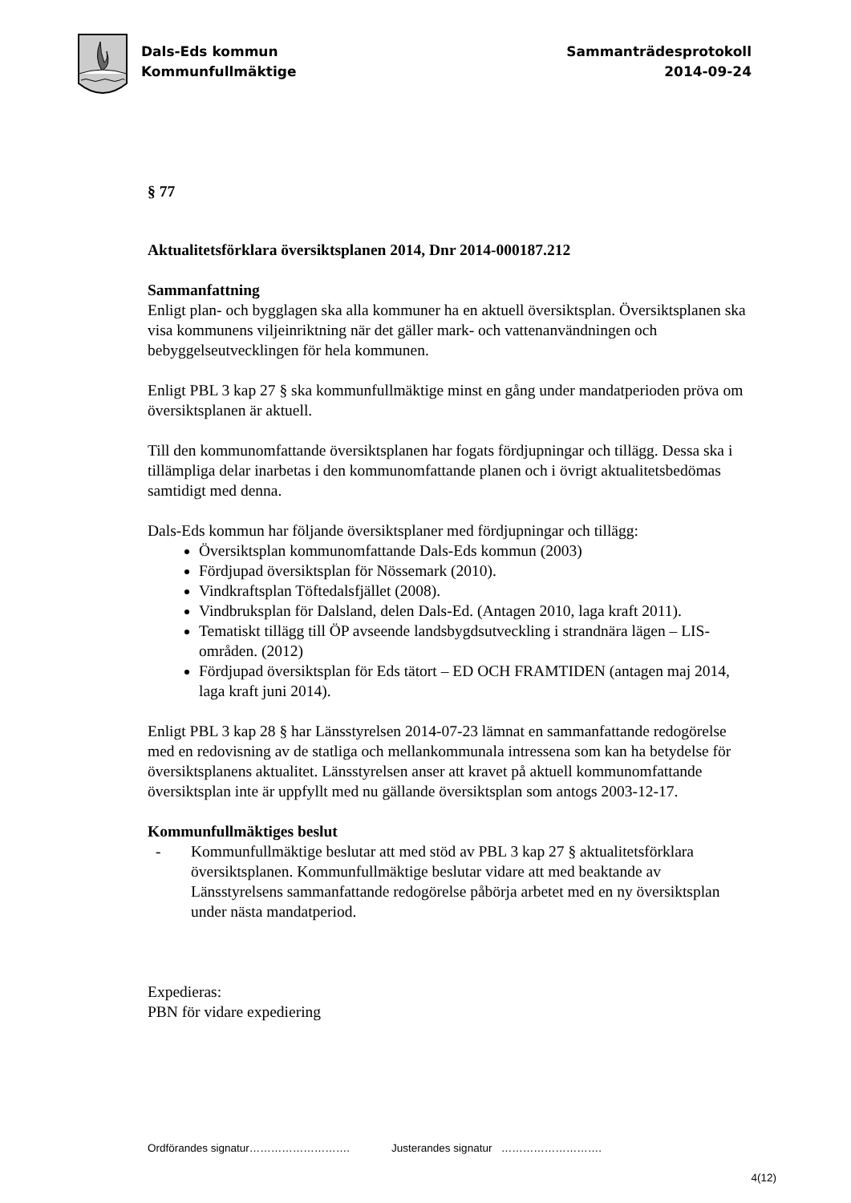Dals-Eds kommun
Kommunfullmäktige
Sammanträdesprotokoll
2014-09-24
§ 77
Aktualitetsförklara översiktsplanen 2014, Dnr 2014-000187.212
Sammanfattning
Enligt plan- och bygglagen ska alla kommuner ha en aktuell översiktsplan. Översiktsplanen ska visa kommunens viljeinriktning när det gäller mark- och vattenanvändningen och bebyggelseutvecklingen för hela kommunen.
Enligt PBL 3 kap 27 § ska kommunfullmäktige minst en gång under mandatperioden pröva om översiktsplanen är aktuell.
Till den kommunomfattande översiktsplanen har fogats fördjupningar och tillägg. Dessa ska i tillämpliga delar inarbetas i den kommunomfattande planen och i övrigt aktualitetsbedömas samtidigt med denna.
Dals-Eds kommun har följande översiktsplaner med fördjupningar och tillägg:
Översiktsplan kommunomfattande Dals-Eds kommun (2003)
Fördjupad översiktsplan för Nössemark (2010).
Vindkraftsplan Töftedalsfjället (2008).
Vindbruksplan för Dalsland, delen Dals-Ed. (Antagen 2010, laga kraft 2011).
Tematiskt tillägg till ÖP avseende landsbygdsutveckling i strandnära lägen – LIS-områden. (2012)
Fördjupad översiktsplan för Eds tätort – ED OCH FRAMTIDEN (antagen maj 2014, laga kraft juni 2014).
Enligt PBL 3 kap 28 § har Länsstyrelsen 2014-07-23 lämnat en sammanfattande redogörelse med en redovisning av de statliga och mellankommunala intressena som kan ha betydelse för översiktsplanens aktualitet. Länsstyrelsen anser att kravet på aktuell kommunomfattande översiktsplan inte är uppfyllt med nu gällande översiktsplan som antogs 2003-12-17.
Kommunfullmäktiges beslut
- Kommunfullmäktige beslutar att med stöd av PBL 3 kap 27 § aktualitetsförklara översiktsplanen. Kommunfullmäktige beslutar vidare att med beaktande av Länsstyrelsens sammanfattande redogörelse påbörja arbetet med en ny översiktsplan under nästa mandatperiod.
Expedieras:
PBN för vidare expediering
Ordförandes signatur………………………. Justerandes signatur ……………………….
4(12)